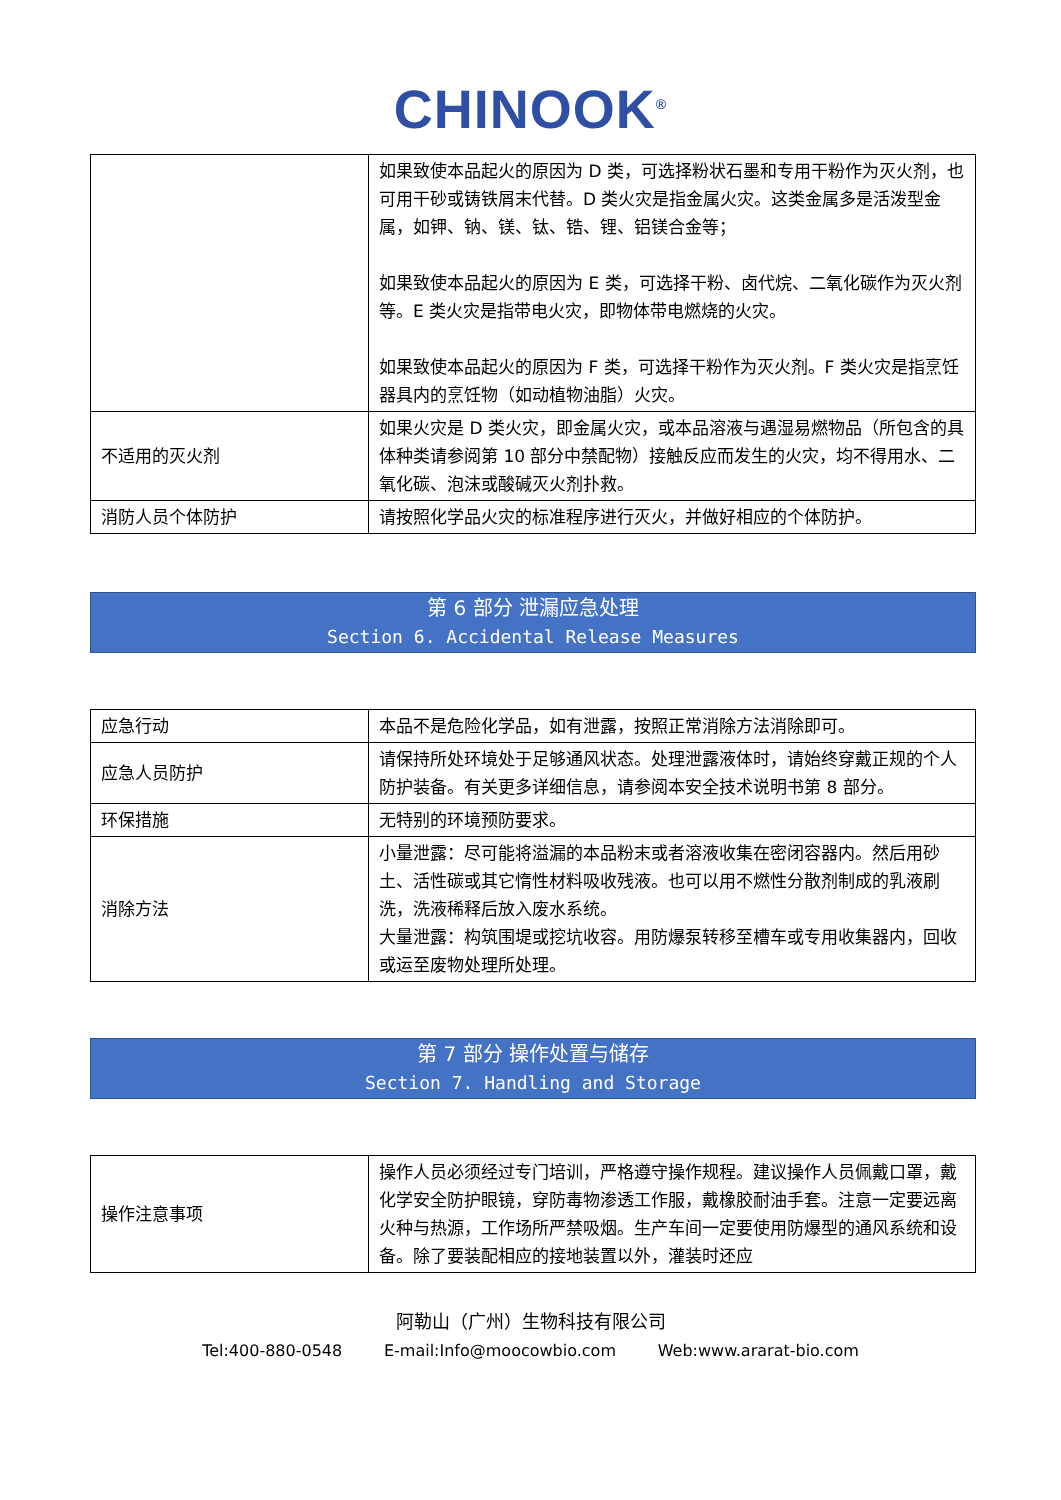CHINOOK<sup>®</sup>
| | 如果致使本品起火的原因为 D 类，可选择粉状石墨和专用干粉作为灭火剂，也可用干砂或铸铁屑末代替。D 类火灾是指金属火灾。这类金属多是活泼型金属，如钾、钠、镁、钛、锆、锂、铝镁合金等； 如果致使本品起火的原因为 E 类，可选择干粉、卤代烷、二氧化碳作为灭火剂等。E 类火灾是指带电火灾，即物体带电燃烧的火灾。 如果致使本品起火的原因为 F 类，可选择干粉作为灭火剂。F 类火灾是指烹饪器具内的烹饪物（如动植物油脂）火灾。 |
| 不适用的灭火剂 | 如果火灾是 D 类火灾，即金属火灾，或本品溶液与遇湿易燃物品（所包含的具体种类请参阅第 10 部分中禁配物）接触反应而发生的火灾，均不得用水、二氧化碳、泡沫或酸碱灭火剂扑救。 |
| 消防人员个体防护 | 请按照化学品火灾的标准程序进行灭火，并做好相应的个体防护。 |
第 6 部分 泄漏应急处理
Section 6. Accidental Release Measures
| 应急行动 | 本品不是危险化学品，如有泄露，按照正常消除方法消除即可。 |
| 应急人员防护 | 请保持所处环境处于足够通风状态。处理泄露液体时，请始终穿戴正规的个人防护装备。有关更多详细信息，请参阅本安全技术说明书第 8 部分。 |
| 环保措施 | 无特别的环境预防要求。 |
| 消除方法 | 小量泄露：尽可能将溢漏的本品粉末或者溶液收集在密闭容器内。然后用砂土、活性碳或其它惰性材料吸收残液。也可以用不燃性分散剂制成的乳液刷洗，洗液稀释后放入废水系统。 大量泄露：构筑围堤或挖坑收容。用防爆泵转移至槽车或专用收集器内，回收或运至废物处理所处理。 |
第 7 部分 操作处置与储存
Section 7. Handling and Storage
| 操作注意事项 | 操作人员必须经过专门培训，严格遵守操作规程。建议操作人员佩戴口罩，戴化学安全防护眼镜，穿防毒物渗透工作服，戴橡胶耐油手套。注意一定要远离火种与热源，工作场所严禁吸烟。生产车间一定要使用防爆型的通风系统和设备。除了要装配相应的接地装置以外，灌装时还应 |
阿勒山（广州）生物科技有限公司
Tel:400-880-0548 E-mail:Info@moocowbio.com Web:www.ararat-bio.com